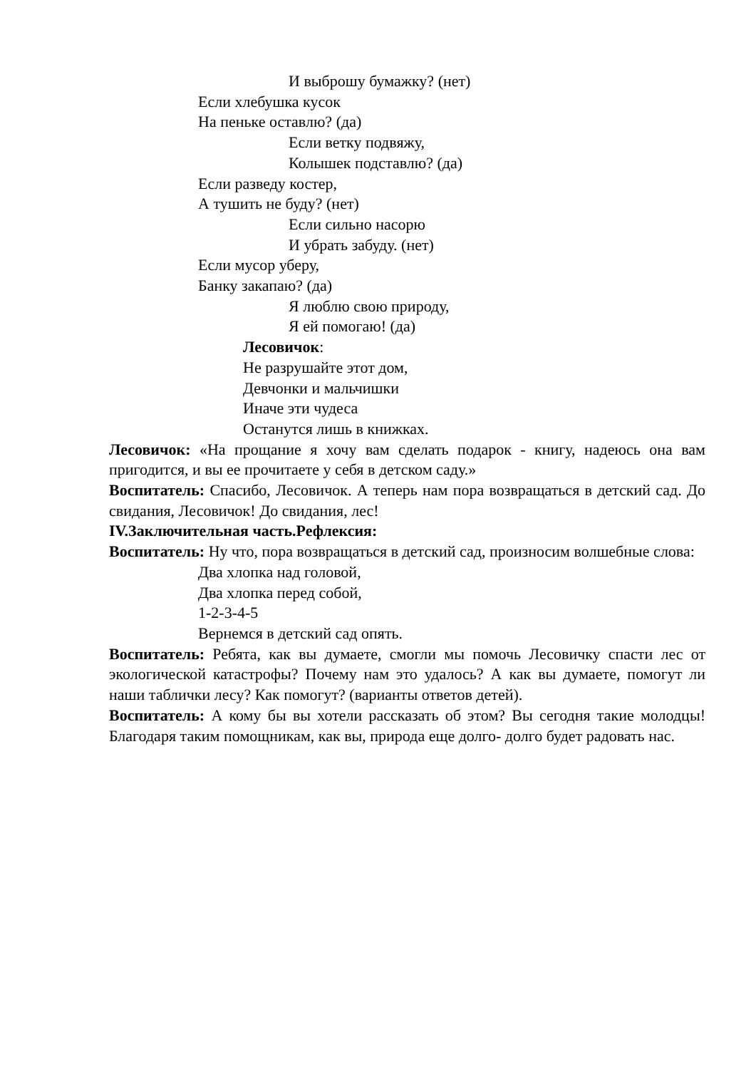И выброшу бумажку? (нет)
Если хлебушка кусок
На пеньке оставлю? (да)
Если ветку подвяжу,
Колышек подставлю? (да)
Если разведу костер,
А тушить не буду? (нет)
Если сильно насорю
И убрать забуду. (нет)
Если мусор уберу,
Банку закапаю? (да)
Я люблю свою природу,
Я ей помогаю! (да)
Лесовичок:
Не разрушайте этот дом,
Девчонки и мальчишки
Иначе эти чудеса
Останутся лишь в книжках.
Лесовичок: «На прощание я хочу вам сделать подарок - книгу, надеюсь она вам пригодится, и вы ее прочитаете у себя в детском саду.»
Воспитатель: Спасибо, Лесовичок. А теперь нам пора возвращаться в детский сад. До свидания, Лесовичок! До свидания, лес!
IV.Заключительная часть.Рефлексия:
Воспитатель: Ну что, пора возвращаться в детский сад, произносим волшебные слова:
Два хлопка над головой,
Два хлопка перед собой,
1-2-3-4-5
Вернемся в детский сад опять.
Воспитатель: Ребята, как вы думаете, смогли мы помочь Лесовичку спасти лес от экологической катастрофы? Почему нам это удалось? А как вы думаете, помогут ли наши таблички лесу? Как помогут? (варианты ответов детей).
Воспитатель: А кому бы вы хотели рассказать об этом? Вы сегодня такие молодцы! Благодаря таким помощникам, как вы, природа еще долго- долго будет радовать нас.